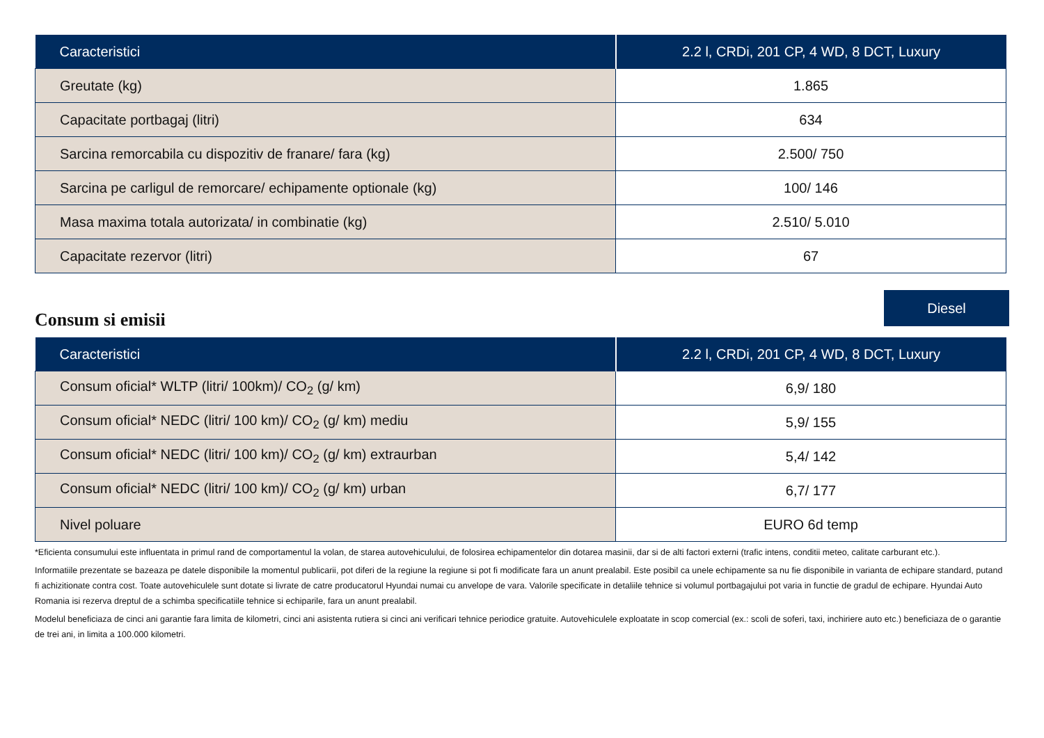| Caracteristici | 2.2 l, CRDi, 201 CP, 4 WD, 8 DCT, Luxury |
| --- | --- |
| Greutate (kg) | 1.865 |
| Capacitate portbagaj (litri) | 634 |
| Sarcina remorcabila cu dispozitiv de franare/ fara (kg) | 2.500/ 750 |
| Sarcina pe carligul de remorcare/ echipamente optionale (kg) | 100/ 146 |
| Masa maxima totala autorizata/ in combinatie (kg) | 2.510/ 5.010 |
| Capacitate rezervor (litri) | 67 |
Consum si emisii
Diesel
| Caracteristici | 2.2 l, CRDi, 201 CP, 4 WD, 8 DCT, Luxury |
| --- | --- |
| Consum oficial* WLTP (litri/ 100km)/ CO<sub>2</sub> (g/ km) | 6,9/ 180 |
| Consum oficial* NEDC (litri/ 100 km)/ CO<sub>2</sub> (g/ km) mediu | 5,9/ 155 |
| Consum oficial* NEDC (litri/ 100 km)/ CO<sub>2</sub> (g/ km) extraurban | 5,4/ 142 |
| Consum oficial* NEDC (litri/ 100 km)/ CO<sub>2</sub> (g/ km) urban | 6,7/ 177 |
| Nivel poluare | EURO 6d temp |
*Eficienta consumului este influentata in primul rand de comportamentul la volan, de starea autovehiculului, de folosirea echipamentelor din dotarea masinii, dar si de alti factori externi (trafic intens, conditii meteo, calitate carburant etc.).
Informatiile prezentate se bazeaza pe datele disponibile la momentul publicarii, pot diferi de la regiune la regiune si pot fi modificate fara un anunt prealabil. Este posibil ca unele echipamente sa nu fie disponibile in varianta de echipare standard, putand fi achizitionate contra cost. Toate autovehiculele sunt dotate si livrate de catre producatorul Hyundai numai cu anvelope de vara. Valorile specificate in detaliile tehnice si volumul portbagajului pot varia in functie de gradul de echipare. Hyundai Auto Romania isi rezerva dreptul de a schimba specificatiile tehnice si echiparile, fara un anunt prealabil.
Modelul beneficiaza de cinci ani garantie fara limita de kilometri, cinci ani asistenta rutiera si cinci ani verificari tehnice periodice gratuite. Autovehiculele exploatate in scop comercial (ex.: scoli de soferi, taxi, inchiriere auto etc.) beneficiaza de o garantie de trei ani, in limita a 100.000 kilometri.